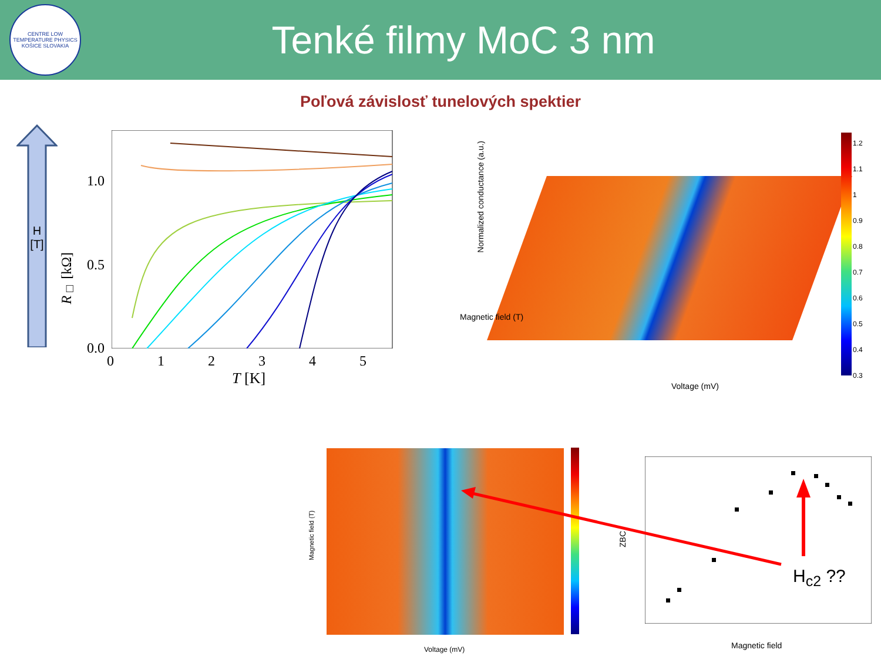CENTRE LOW TEMPERATURE PHYSICS
KOŠICE SLOVAKIA
Tenké filmy MoC 3 nm
Poľová závislosť tunelových spektier
H
[T]
1.0
0.5
0.0
R<sub>□</sub> [kΩ]
0 1 2 3 4 5
T [K]
Normalized conductance (a.u.)
Magnetic field (T)
Voltage (mV)
1.2
1.1
1
0.9
0.8
0.7
0.6
0.5
0.4
0.3
Magnetic field (T)
Voltage (mV)
ZBC
Magnetic field
H<sub>c2</sub> ??